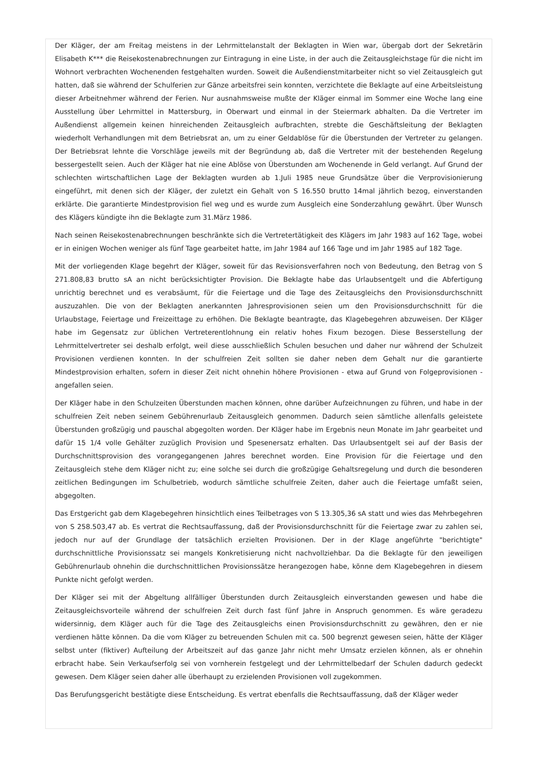Der Kläger, der am Freitag meistens in der Lehrmittelanstalt der Beklagten in Wien war, übergab dort der Sekretärin Elisabeth K*** die Reisekostenabrechnungen zur Eintragung in eine Liste, in der auch die Zeitausgleichstage für die nicht im Wohnort verbrachten Wochenenden festgehalten wurden. Soweit die Außendienstmitarbeiter nicht so viel Zeitausgleich gut hatten, daß sie während der Schulferien zur Gänze arbeitsfrei sein konnten, verzichtete die Beklagte auf eine Arbeitsleistung dieser Arbeitnehmer während der Ferien. Nur ausnahmsweise mußte der Kläger einmal im Sommer eine Woche lang eine Ausstellung über Lehrmittel in Mattersburg, in Oberwart und einmal in der Steiermark abhalten. Da die Vertreter im Außendienst allgemein keinen hinreichenden Zeitausgleich aufbrachten, strebte die Geschäftsleitung der Beklagten wiederholt Verhandlungen mit dem Betriebsrat an, um zu einer Geldablöse für die Überstunden der Vertreter zu gelangen. Der Betriebsrat lehnte die Vorschläge jeweils mit der Begründung ab, daß die Vertreter mit der bestehenden Regelung bessergestellt seien. Auch der Kläger hat nie eine Ablöse von Überstunden am Wochenende in Geld verlangt. Auf Grund der schlechten wirtschaftlichen Lage der Beklagten wurden ab 1.Juli 1985 neue Grundsätze über die Verprovisionierung eingeführt, mit denen sich der Kläger, der zuletzt ein Gehalt von S 16.550 brutto 14mal jährlich bezog, einverstanden erklärte. Die garantierte Mindestprovision fiel weg und es wurde zum Ausgleich eine Sonderzahlung gewährt. Über Wunsch des Klägers kündigte ihn die Beklagte zum 31.März 1986.
Nach seinen Reisekostenabrechnungen beschränkte sich die Vertretertätigkeit des Klägers im Jahr 1983 auf 162 Tage, wobei er in einigen Wochen weniger als fünf Tage gearbeitet hatte, im Jahr 1984 auf 166 Tage und im Jahr 1985 auf 182 Tage.
Mit der vorliegenden Klage begehrt der Kläger, soweit für das Revisionsverfahren noch von Bedeutung, den Betrag von S 271.808,83 brutto sA an nicht berücksichtigter Provision. Die Beklagte habe das Urlaubsentgelt und die Abfertigung unrichtig berechnet und es verabsäumt, für die Feiertage und die Tage des Zeitausgleichs den Provisionsdurchschnitt auszuzahlen. Die von der Beklagten anerkannten Jahresprovisionen seien um den Provisionsdurchschnitt für die Urlaubstage, Feiertage und Freizeittage zu erhöhen. Die Beklagte beantragte, das Klagebegehren abzuweisen. Der Kläger habe im Gegensatz zur üblichen Vertreterentlohnung ein relativ hohes Fixum bezogen. Diese Besserstellung der Lehrmittelvertreter sei deshalb erfolgt, weil diese ausschließlich Schulen besuchen und daher nur während der Schulzeit Provisionen verdienen konnten. In der schulfreien Zeit sollten sie daher neben dem Gehalt nur die garantierte Mindestprovision erhalten, sofern in dieser Zeit nicht ohnehin höhere Provisionen - etwa auf Grund von Folgeprovisionen - angefallen seien.
Der Kläger habe in den Schulzeiten Überstunden machen können, ohne darüber Aufzeichnungen zu führen, und habe in der schulfreien Zeit neben seinem Gebührenurlaub Zeitausgleich genommen. Dadurch seien sämtliche allenfalls geleistete Überstunden großzügig und pauschal abgegolten worden. Der Kläger habe im Ergebnis neun Monate im Jahr gearbeitet und dafür 15 1/4 volle Gehälter zuzüglich Provision und Spesenersatz erhalten. Das Urlaubsentgelt sei auf der Basis der Durchschnittsprovision des vorangegangenen Jahres berechnet worden. Eine Provision für die Feiertage und den Zeitausgleich stehe dem Kläger nicht zu; eine solche sei durch die großzügige Gehaltsregelung und durch die besonderen zeitlichen Bedingungen im Schulbetrieb, wodurch sämtliche schulfreie Zeiten, daher auch die Feiertage umfaßt seien, abgegolten.
Das Erstgericht gab dem Klagebegehren hinsichtlich eines Teilbetrages von S 13.305,36 sA statt und wies das Mehrbegehren von S 258.503,47 ab. Es vertrat die Rechtsauffassung, daß der Provisionsdurchschnitt für die Feiertage zwar zu zahlen sei, jedoch nur auf der Grundlage der tatsächlich erzielten Provisionen. Der in der Klage angeführte "berichtigte" durchschnittliche Provisionssatz sei mangels Konkretisierung nicht nachvollziehbar. Da die Beklagte für den jeweiligen Gebührenurlaub ohnehin die durchschnittlichen Provisionssätze herangezogen habe, könne dem Klagebegehren in diesem Punkte nicht gefolgt werden.
Der Kläger sei mit der Abgeltung allfälliger Überstunden durch Zeitausgleich einverstanden gewesen und habe die Zeitausgleichsvorteile während der schulfreien Zeit durch fast fünf Jahre in Anspruch genommen. Es wäre geradezu widersinnig, dem Kläger auch für die Tage des Zeitausgleichs einen Provisionsdurchschnitt zu gewähren, den er nie verdienen hätte können. Da die vom Kläger zu betreuenden Schulen mit ca. 500 begrenzt gewesen seien, hätte der Kläger selbst unter (fiktiver) Aufteilung der Arbeitszeit auf das ganze Jahr nicht mehr Umsatz erzielen können, als er ohnehin erbracht habe. Sein Verkaufserfolg sei von vornherein festgelegt und der Lehrmittelbedarf der Schulen dadurch gedeckt gewesen. Dem Kläger seien daher alle überhaupt zu erzielenden Provisionen voll zugekommen.
Das Berufungsgericht bestätigte diese Entscheidung. Es vertrat ebenfalls die Rechtsauffassung, daß der Kläger weder